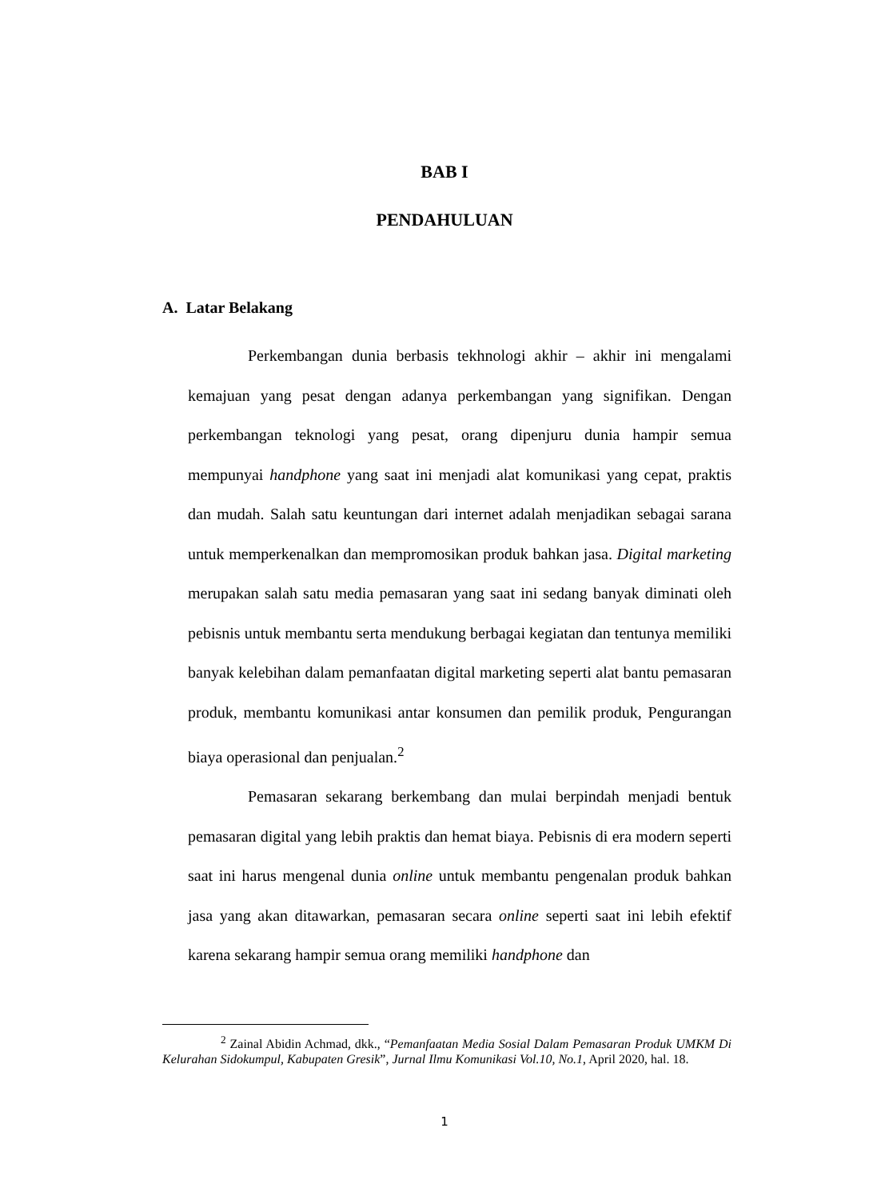BAB I
PENDAHULUAN
A. Latar Belakang
Perkembangan dunia berbasis tekhnologi akhir – akhir ini mengalami kemajuan yang pesat dengan adanya perkembangan yang signifikan. Dengan perkembangan teknologi yang pesat, orang dipenjuru dunia hampir semua mempunyai handphone yang saat ini menjadi alat komunikasi yang cepat, praktis dan mudah. Salah satu keuntungan dari internet adalah menjadikan sebagai sarana untuk memperkenalkan dan mempromosikan produk bahkan jasa. Digital marketing merupakan salah satu media pemasaran yang saat ini sedang banyak diminati oleh pebisnis untuk membantu serta mendukung berbagai kegiatan dan tentunya memiliki banyak kelebihan dalam pemanfaatan digital marketing seperti alat bantu pemasaran produk, membantu komunikasi antar konsumen dan pemilik produk, Pengurangan biaya operasional dan penjualan.<sup>2</sup>
Pemasaran sekarang berkembang dan mulai berpindah menjadi bentuk pemasaran digital yang lebih praktis dan hemat biaya. Pebisnis di era modern seperti saat ini harus mengenal dunia online untuk membantu pengenalan produk bahkan jasa yang akan ditawarkan, pemasaran secara online seperti saat ini lebih efektif karena sekarang hampir semua orang memiliki handphone dan
<sup>2</sup> Zainal Abidin Achmad, dkk., “Pemanfaatan Media Sosial Dalam Pemasaran Produk UMKM Di Kelurahan Sidokumpul, Kabupaten Gresik”, Jurnal Ilmu Komunikasi Vol.10, No.1, April 2020, hal. 18.
1